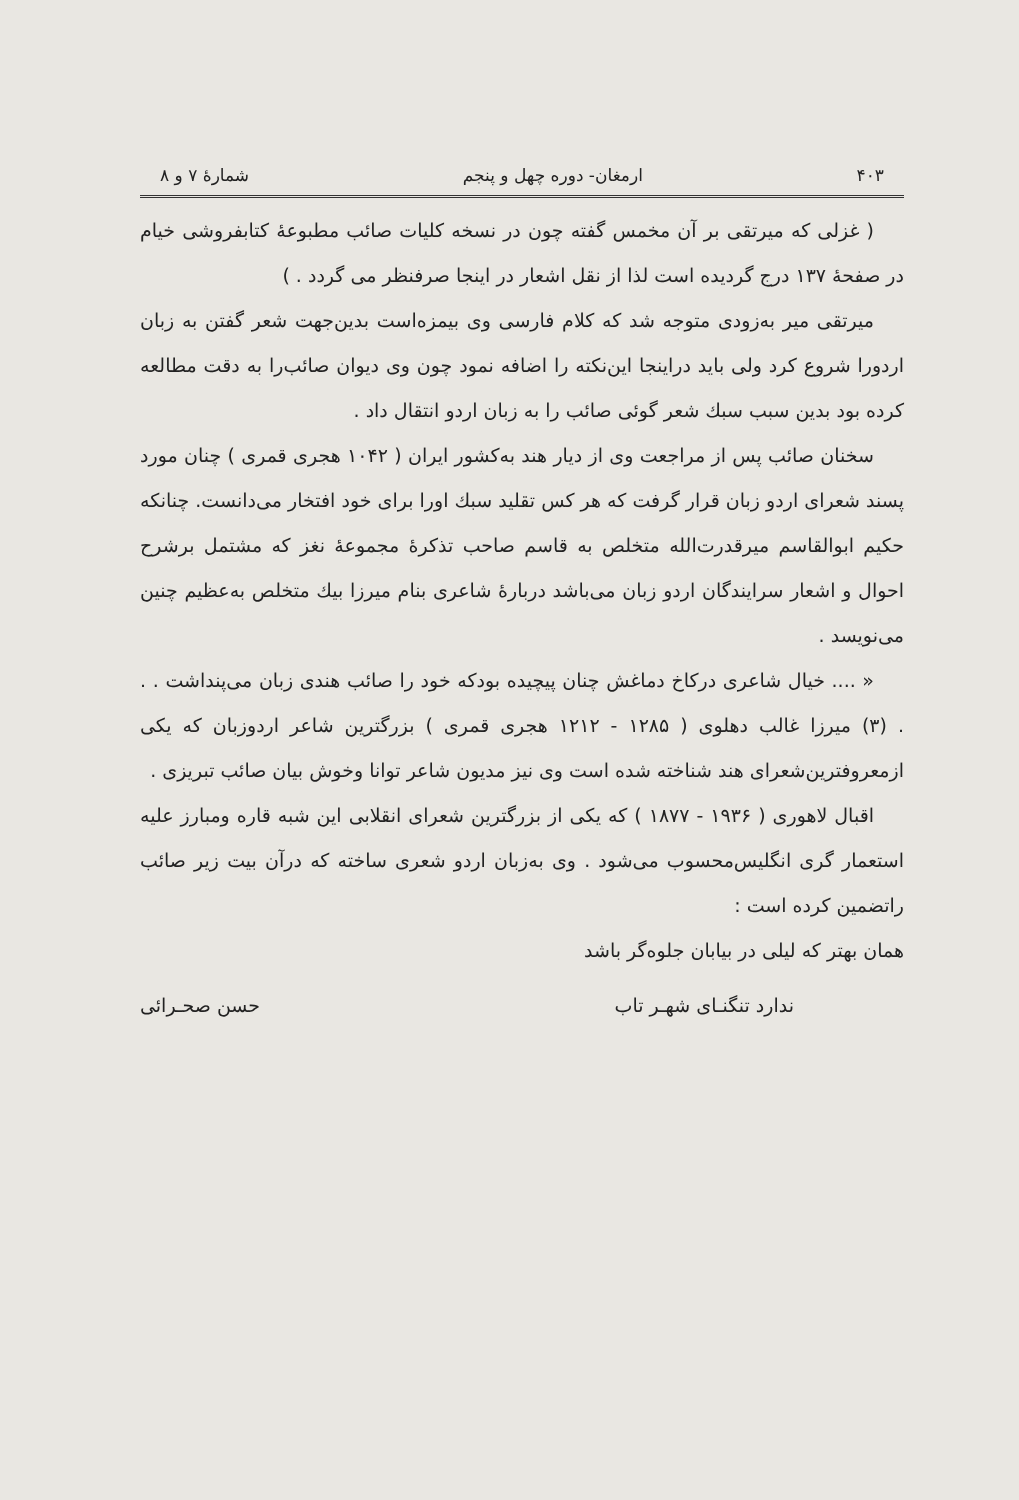۴۰۳ ارمغان- دوره چهل و پنجم شمارهٔ ۷ و ۸
( غزلی که میرتقی بر آن مخمس گفته چون در نسخه کلیات صائب مطبوعهٔ کتابفروشی خیام در صفحهٔ ۱۳۷ درج گردیده است لذا از نقل اشعار در اینجا صرفنظر می گردد . )
میرتقی میر به‌زودی متوجه شد که کلام فارسی وی بیمزه‌است بدین‌جهت شعر گفتن به زبان اردورا شروع کرد ولی باید دراینجا این‌نکته را اضافه نمود چون وی دیوان صائب‌را به دقت مطالعه کرده بود بدین سبب سبك شعر گوئی صائب را به زبان اردو انتقال داد .
سخنان صائب پس از مراجعت وی از دیار هند به‌کشور ایران ( ۱۰۴۲ هجری قمری ) چنان مورد پسند شعرای اردو زبان قرار گرفت که هر کس تقلید سبك اورا برای خود افتخار می‌دانست. چنانکه حکیم ابوالقاسم میرقدرت‌الله متخلص به قاسم صاحب تذکرهٔ مجموعهٔ نغز که مشتمل برشرح احوال و اشعار سرایندگان اردو زبان می‌باشد دربارهٔ شاعری بنام میرزا بیك متخلص به‌عظیم چنین می‌نویسد .
« .... خیال شاعری درکاخ دماغش چنان پیچیده بودکه خود را صائب هندی زبان می‌پنداشت . . . (۳) میرزا غالب دهلوی ( ۱۲۸۵ - ۱۲۱۲ هجری قمری ) بزرگترین شاعر اردوزبان که یکی ازمعروفترین‌شعرای هند شناخته شده است وی نیز مدیون شاعر توانا وخوش بیان صائب تبریزی .
اقبال لاهوری ( ۱۹۳۶ - ۱۸۷۷ ) که یکی از بزرگترین شعرای انقلابی این شبه قاره ومبارز علیه استعمار گری انگلیس‌محسوب می‌شود . وی به‌زبان اردو شعری ساخته که درآن بیت زیر صائب راتضمین کرده است :
همان بهتر که لیلی در بیابان جلوه‌گر باشد
ندارد تنگنـای شهـر تاب حسن صحـرائی